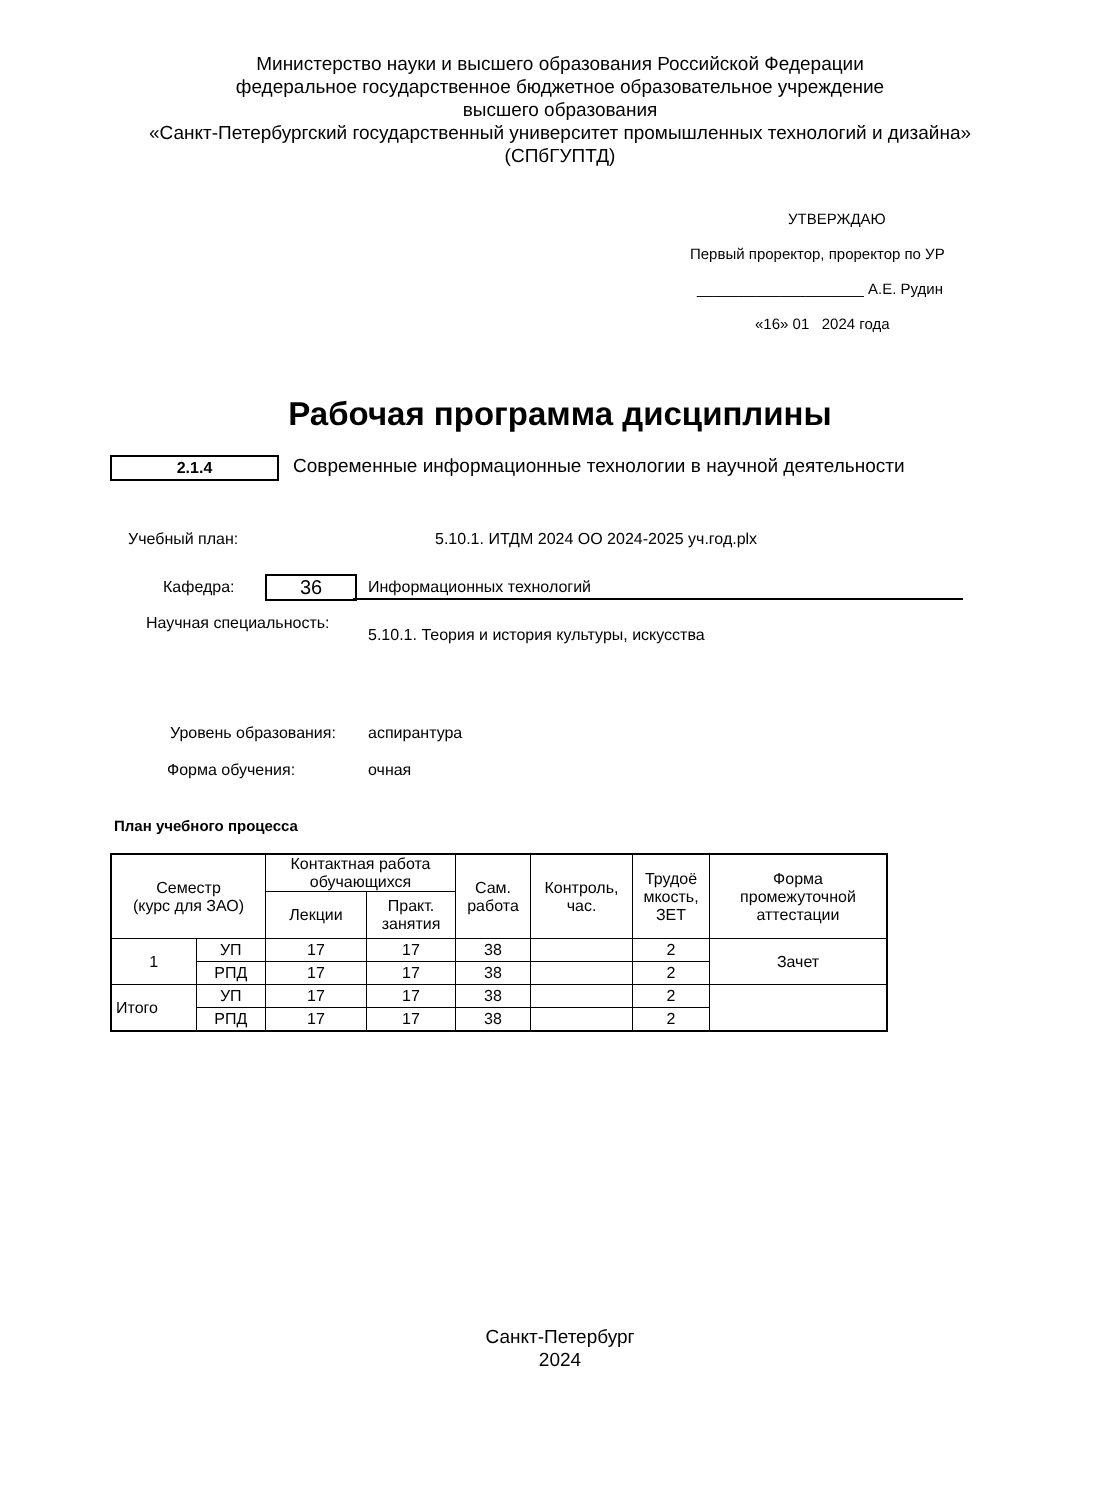Министерство науки и высшего образования Российской Федерации
федеральное государственное бюджетное образовательное учреждение
высшего образования
«Санкт-Петербургский государственный университет промышленных технологий и дизайна»
(СПбГУПТД)
УТВЕРЖДАЮ
Первый проректор, проректор по УР
____________________ А.Е. Рудин
«16» 01 2024 года
Рабочая программа дисциплины
2.1.4
Современные информационные технологии в научной деятельности
Учебный план:
5.10.1. ИТДМ 2024 ОО 2024-2025 уч.год.plx
Кафедра: 36 Информационных технологий
Научная специальность:
5.10.1. Теория и история культуры, искусства
Уровень образования: аспирантура
Форма обучения: очная
План учебного процесса
| Семестр (курс для ЗАО) | | Контактная работа обучающихся | | Сам. работа | Контроль, час. | Трудоё мкость, ЗЕТ | Форма промежуточной аттестации |
| --- | --- | --- | --- | --- | --- | --- | --- |
| | | Лекции | Практ. занятия | | | | |
| 1 | УП | 17 | 17 | 38 | | 2 | Зачет |
| | РПД | 17 | 17 | 38 | | 2 | |
| Итого | УП | 17 | 17 | 38 | | 2 | |
| | РПД | 17 | 17 | 38 | | 2 | |
Санкт-Петербург
2024